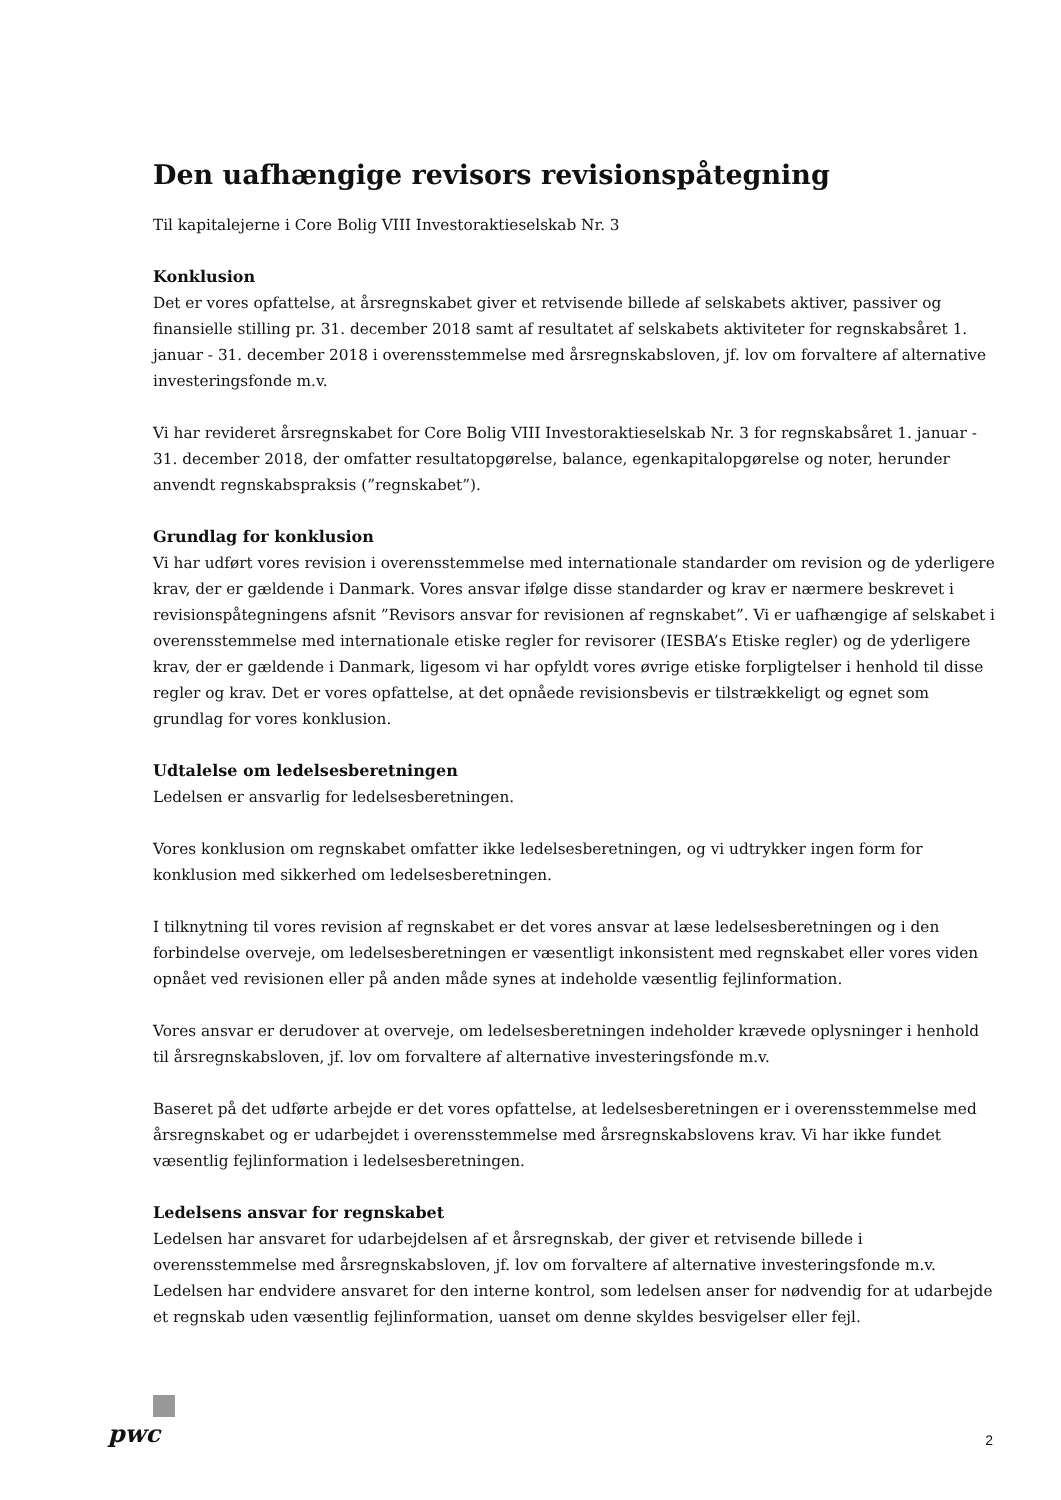Den uafhængige revisors revisionspåtegning
Til kapitalejerne i Core Bolig VIII Investoraktieselskab Nr. 3
Konklusion
Det er vores opfattelse, at årsregnskabet giver et retvisende billede af selskabets aktiver, passiver og finansielle stilling pr. 31. december 2018 samt af resultatet af selskabets aktiviteter for regnskabsåret 1. januar - 31. december 2018 i overensstemmelse med årsregnskabsloven, jf. lov om forvaltere af alternative investeringsfonde m.v.
Vi har revideret årsregnskabet for Core Bolig VIII Investoraktieselskab Nr. 3 for regnskabsåret 1. januar - 31. december 2018, der omfatter resultatopgørelse, balance, egenkapitalopgørelse og noter, herunder anvendt regnskabspraksis (”regnskabet”).
Grundlag for konklusion
Vi har udført vores revision i overensstemmelse med internationale standarder om revision og de yderligere krav, der er gældende i Danmark. Vores ansvar ifølge disse standarder og krav er nærmere beskrevet i revisionspåtegningens afsnit ”Revisors ansvar for revisionen af regnskabet”. Vi er uafhængige af selskabet i overensstemmelse med internationale etiske regler for revisorer (IESBA’s Etiske regler) og de yderligere krav, der er gældende i Danmark, ligesom vi har opfyldt vores øvrige etiske forpligtelser i henhold til disse regler og krav. Det er vores opfattelse, at det opnåede revisionsbevis er tilstrækkeligt og egnet som grundlag for vores konklusion.
Udtalelse om ledelsesberetningen
Ledelsen er ansvarlig for ledelsesberetningen.
Vores konklusion om regnskabet omfatter ikke ledelsesberetningen, og vi udtrykker ingen form for konklusion med sikkerhed om ledelsesberetningen.
I tilknytning til vores revision af regnskabet er det vores ansvar at læse ledelsesberetningen og i den forbindelse overveje, om ledelsesberetningen er væsentligt inkonsistent med regnskabet eller vores viden opnået ved revisionen eller på anden måde synes at indeholde væsentlig fejlinformation.
Vores ansvar er derudover at overveje, om ledelsesberetningen indeholder krævede oplysninger i henhold til årsregnskabsloven, jf. lov om forvaltere af alternative investeringsfonde m.v.
Baseret på det udførte arbejde er det vores opfattelse, at ledelsesberetningen er i overensstemmelse med årsregnskabet og er udarbejdet i overensstemmelse med årsregnskabslovens krav. Vi har ikke fundet væsentlig fejlinformation i ledelsesberetningen.
Ledelsens ansvar for regnskabet
Ledelsen har ansvaret for udarbejdelsen af et årsregnskab, der giver et retvisende billede i overensstemmelse med årsregnskabsloven, jf. lov om forvaltere af alternative investeringsfonde m.v. Ledelsen har endvidere ansvaret for den interne kontrol, som ledelsen anser for nødvendig for at udarbejde et regnskab uden væsentlig fejlinformation, uanset om denne skyldes besvigelser eller fejl.
pwc
2